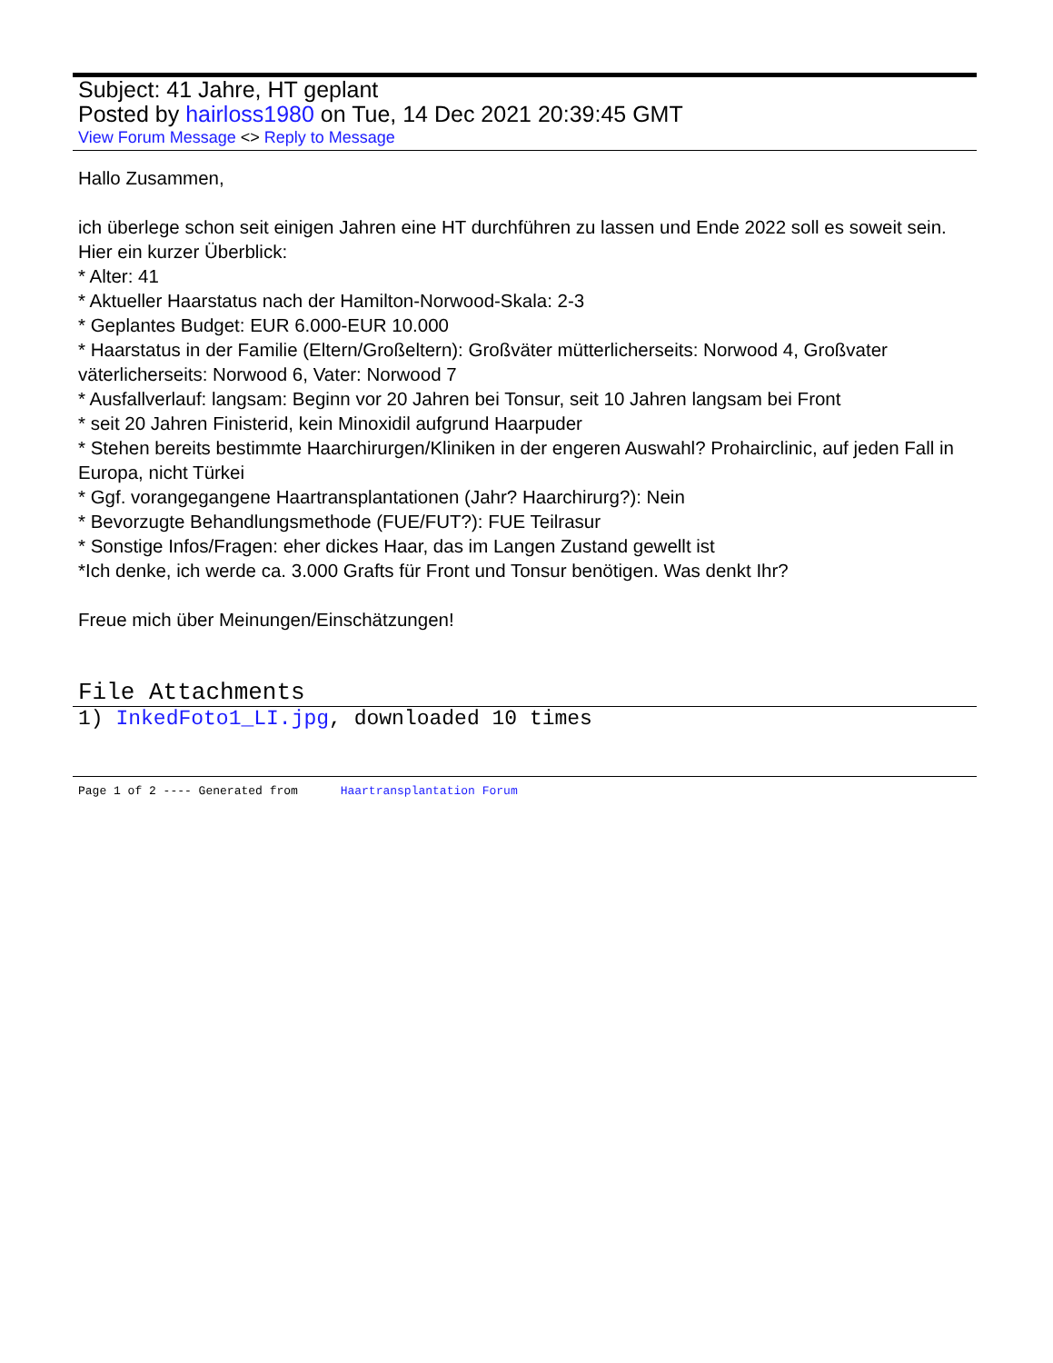Subject: 41 Jahre, HT geplant
Posted by hairloss1980 on Tue, 14 Dec 2021 20:39:45 GMT
View Forum Message <> Reply to Message
Hallo Zusammen,
ich überlege schon seit einigen Jahren eine HT durchführen zu lassen und Ende 2022 soll es soweit sein. Hier ein kurzer Überblick:
* Alter: 41
* Aktueller Haarstatus nach der Hamilton-Norwood-Skala: 2-3
* Geplantes Budget: EUR 6.000-EUR 10.000
* Haarstatus in der Familie (Eltern/Großeltern): Großväter mütterlicherseits: Norwood 4, Großvater väterlicherseits: Norwood 6, Vater: Norwood 7
* Ausfallverlauf: langsam: Beginn vor 20 Jahren bei Tonsur, seit 10 Jahren langsam bei Front
* seit 20 Jahren Finisterid, kein Minoxidil aufgrund Haarpuder
* Stehen bereits bestimmte Haarchirurgen/Kliniken in der engeren Auswahl? Prohairclinic, auf jeden Fall in Europa, nicht Türkei
* Ggf. vorangegangene Haartransplantationen (Jahr? Haarchirurg?): Nein
* Bevorzugte Behandlungsmethode (FUE/FUT?): FUE Teilrasur
* Sonstige Infos/Fragen: eher dickes Haar, das im Langen Zustand gewellt ist
*Ich denke, ich werde ca. 3.000 Grafts für Front und Tonsur benötigen. Was denkt Ihr?
Freue mich über Meinungen/Einschätzungen!
File Attachments
1) InkedFoto1_LI.jpg, downloaded 10 times
Page 1 of 2 ---- Generated from Haartransplantation Forum